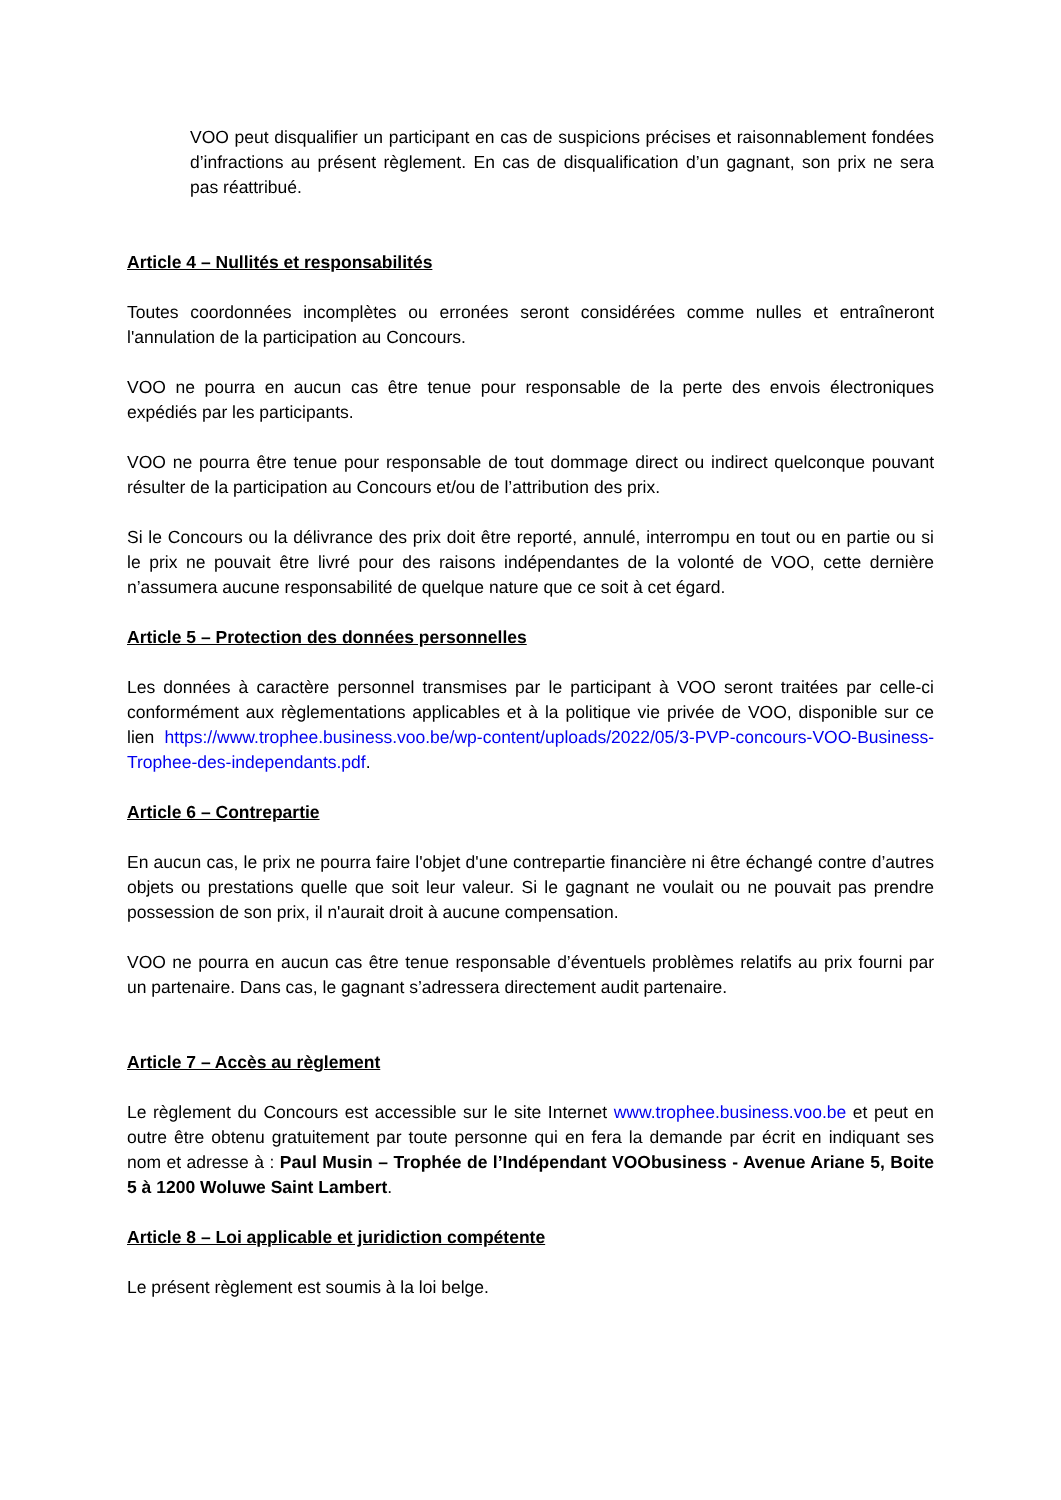VOO peut disqualifier un participant en cas de suspicions précises et raisonnablement fondées d’infractions au présent règlement. En cas de disqualification d’un gagnant, son prix ne sera pas réattribué.
Article 4 – Nullités et responsabilités
Toutes coordonnées incomplètes ou erronées seront considérées comme nulles et entraîneront l'annulation de la participation au Concours.
VOO ne pourra en aucun cas être tenue pour responsable de la perte des envois électroniques expédiés par les participants.
VOO ne pourra être tenue pour responsable de tout dommage direct ou indirect quelconque pouvant résulter de la participation au Concours et/ou de l’attribution des prix.
Si le Concours ou la délivrance des prix doit être reporté, annulé, interrompu en tout ou en partie ou si le prix ne pouvait être livré pour des raisons indépendantes de la volonté de VOO, cette dernière n’assumera aucune responsabilité de quelque nature que ce soit à cet égard.
Article 5 – Protection des données personnelles
Les données à caractère personnel transmises par le participant à VOO seront traitées par celle-ci conformément aux règlementations applicables et à la politique vie privée de VOO, disponible sur ce lien https://www.trophee.business.voo.be/wp-content/uploads/2022/05/3-PVP-concours-VOO-Business-Trophee-des-independants.pdf.
Article 6 – Contrepartie
En aucun cas, le prix ne pourra faire l'objet d'une contrepartie financière ni être échangé contre d’autres objets ou prestations quelle que soit leur valeur. Si le gagnant ne voulait ou ne pouvait pas prendre possession de son prix, il n'aurait droit à aucune compensation.
VOO ne pourra en aucun cas être tenue responsable d’éventuels problèmes relatifs au prix fourni par un partenaire. Dans cas, le gagnant s’adressera directement audit partenaire.
Article 7 – Accès au règlement
Le règlement du Concours est accessible sur le site Internet www.trophee.business.voo.be et peut en outre être obtenu gratuitement par toute personne qui en fera la demande par écrit en indiquant ses nom et adresse à : Paul Musin – Trophée de l’Indépendant VOObusiness - Avenue Ariane 5, Boite 5 à 1200 Woluwe Saint Lambert.
Article 8 – Loi applicable et juridiction compétente
Le présent règlement est soumis à la loi belge.